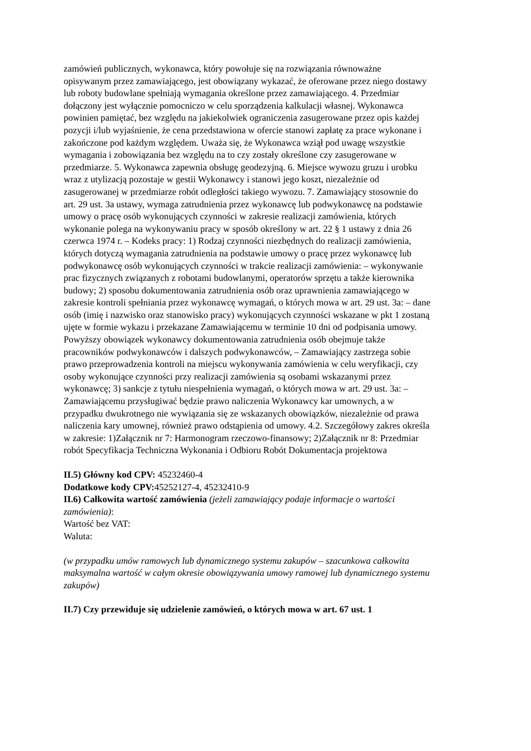zamówień publicznych, wykonawca, który powołuje się na rozwiązania równoważne opisywanym przez zamawiającego, jest obowiązany wykazać, że oferowane przez niego dostawy lub roboty budowlane spełniają wymagania określone przez zamawiającego. 4. Przedmiar dołączony jest wyłącznie pomocniczo w celu sporządzenia kalkulacji własnej. Wykonawca powinien pamiętać, bez względu na jakiekolwiek ograniczenia zasugerowane przez opis każdej pozycji i/lub wyjaśnienie, że cena przedstawiona w ofercie stanowi zapłatę za prace wykonane i zakończone pod każdym względem. Uważa się, że Wykonawca wziął pod uwagę wszystkie wymagania i zobowiązania bez względu na to czy zostały określone czy zasugerowane w przedmiarze. 5. Wykonawca zapewnia obsługę geodezyjną. 6. Miejsce wywozu gruzu i urobku wraz z utylizacją pozostaje w gestii Wykonawcy i stanowi jego koszt, niezależnie od zasugerowanej w przedmiarze robót odległości takiego wywozu. 7. Zamawiający stosownie do art. 29 ust. 3a ustawy, wymaga zatrudnienia przez wykonawcę lub podwykonawcę na podstawie umowy o pracę osób wykonujących czynności w zakresie realizacji zamówienia, których wykonanie polega na wykonywaniu pracy w sposób określony w art. 22 § 1 ustawy z dnia 26 czerwca 1974 r. – Kodeks pracy: 1) Rodzaj czynności niezbędnych do realizacji zamówienia, których dotyczą wymagania zatrudnienia na podstawie umowy o pracę przez wykonawcę lub podwykonawcę osób wykonujących czynności w trakcie realizacji zamówienia: – wykonywanie prac fizycznych związanych z robotami budowlanymi, operatorów sprzętu a także kierownika budowy; 2) sposobu dokumentowania zatrudnienia osób oraz uprawnienia zamawiającego w zakresie kontroli spełniania przez wykonawcę wymagań, o których mowa w art. 29 ust. 3a: – dane osób (imię i nazwisko oraz stanowisko pracy) wykonujących czynności wskazane w pkt 1 zostaną ujęte w formie wykazu i przekazane Zamawiającemu w terminie 10 dni od podpisania umowy. Powyższy obowiązek wykonawcy dokumentowania zatrudnienia osób obejmuje także pracowników podwykonawców i dalszych podwykonawców, – Zamawiający zastrzega sobie prawo przeprowadzenia kontroli na miejscu wykonywania zamówienia w celu weryfikacji, czy osoby wykonujące czynności przy realizacji zamówienia są osobami wskazanymi przez wykonawcę; 3) sankcje z tytułu niespełnienia wymagań, o których mowa w art. 29 ust. 3a: –Zamawiającemu przysługiwać będzie prawo naliczenia Wykonawcy kar umownych, a w przypadku dwukrotnego nie wywiązania się ze wskazanych obowiązków, niezależnie od prawa naliczenia kary umownej, również prawo odstąpienia od umowy. 4.2. Szczegółowy zakres określa w zakresie: 1)Załącznik nr 7: Harmonogram rzeczowo-finansowy; 2)Załącznik nr 8: Przedmiar robót Specyfikacja Techniczna Wykonania i Odbioru Robót Dokumentacja projektowa
II.5) Główny kod CPV: 45232460-4
Dodatkowe kody CPV: 45252127-4, 45232410-9
II.6) Całkowita wartość zamówienia (jeżeli zamawiający podaje informacje o wartości zamówienia):
Wartość bez VAT:
Waluta:
(w przypadku umów ramowych lub dynamicznego systemu zakupów – szacunkowa całkowita maksymalna wartość w całym okresie obowiązywania umowy ramowej lub dynamicznego systemu zakupów)
II.7) Czy przewiduje się udzielenie zamówień, o których mowa w art. 67 ust. 1